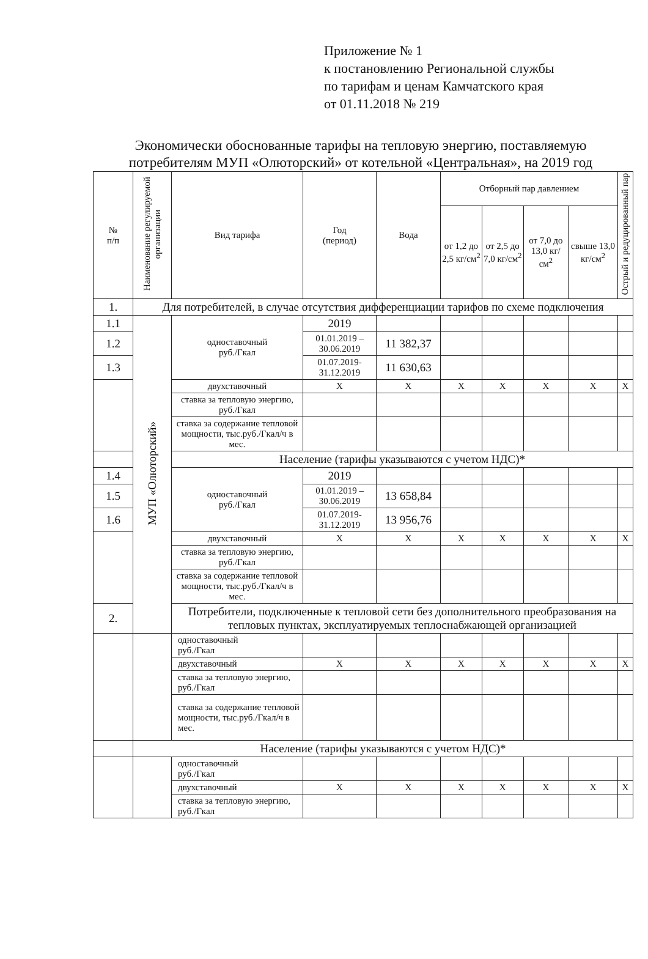Приложение № 1
к постановлению Региональной службы
по тарифам и ценам Камчатского края
от 01.11.2018 № 219
Экономически обоснованные тарифы на тепловую энергию, поставляемую потребителям МУП «Олюторский» от котельной «Центральная», на 2019 год
| № п/п | Наименование регулируемой организации | Вид тарифа | Год (период) | Вода | Отборный пар давлением | | | | Острый и редуцированный пар |
| --- | --- | --- | --- | --- | --- | --- | --- | --- | --- |
| | | | | | от 1,2 до 2,5 кг/см<sup>2</sup> | от 2,5 до 7,0 кг/см<sup>2</sup> | от 7,0 до 13,0 кг/см<sup>2</sup> | свыше 13,0 кг/см<sup>2</sup> | |
| 1. | Для потребителей, в случае отсутствия дифференциации тарифов по схеме подключения | | | | | | | | |
| 1.1 | МУП «Олюторский» | одноставочный руб./Гкал | 2019 | | | | | | |
| 1.2 | | | 01.01.2019 – 30.06.2019 | 11 382,37 | | | | | |
| 1.3 | | | 01.07.2019-31.12.2019 | 11 630,63 | | | | | |
| | | двухставочный | X | X | X | X | X | X | X |
| | | ставка за тепловую энергию, руб./Гкал | | | | | | | |
| | | ставка за содержание тепловой мощности, тыс.руб./Гкал/ч в мес. | | | | | | | |
| | | Население (тарифы указываются с учетом НДС)* | | | | | | | |
| 1.4 | | одноставочный руб./Гкал | 2019 | | | | | | |
| 1.5 | | | 01.01.2019 – 30.06.2019 | 13 658,84 | | | | | |
| 1.6 | | | 01.07.2019-31.12.2019 | 13 956,76 | | | | | |
| | | двухставочный | X | X | X | X | X | X | X |
| | | ставка за тепловую энергию, руб./Гкал | | | | | | | |
| | | ставка за содержание тепловой мощности, тыс.руб./Гкал/ч в мес. | | | | | | | |
| 2. | | Потребители, подключенные к тепловой сети без дополнительного преобразования на тепловых пунктах, эксплуатируемых теплоснабжающей организацией | | | | | | | |
| | | одноставочный руб./Гкал | | | | | | | |
| | | двухставочный | X | X | X | X | X | X | X |
| | | ставка за тепловую энергию, руб./Гкал | | | | | | | |
| | | ставка за содержание тепловой мощности, тыс.руб./Гкал/ч в мес. | | | | | | | |
| | Население (тарифы указываются с учетом НДС)* | | | | | | | | |
| | | одноставочный руб./Гкал | | | | | | | |
| | | двухставочный | X | X | X | X | X | X | X |
| | | ставка за тепловую энергию, руб./Гкал | | | | | | | |